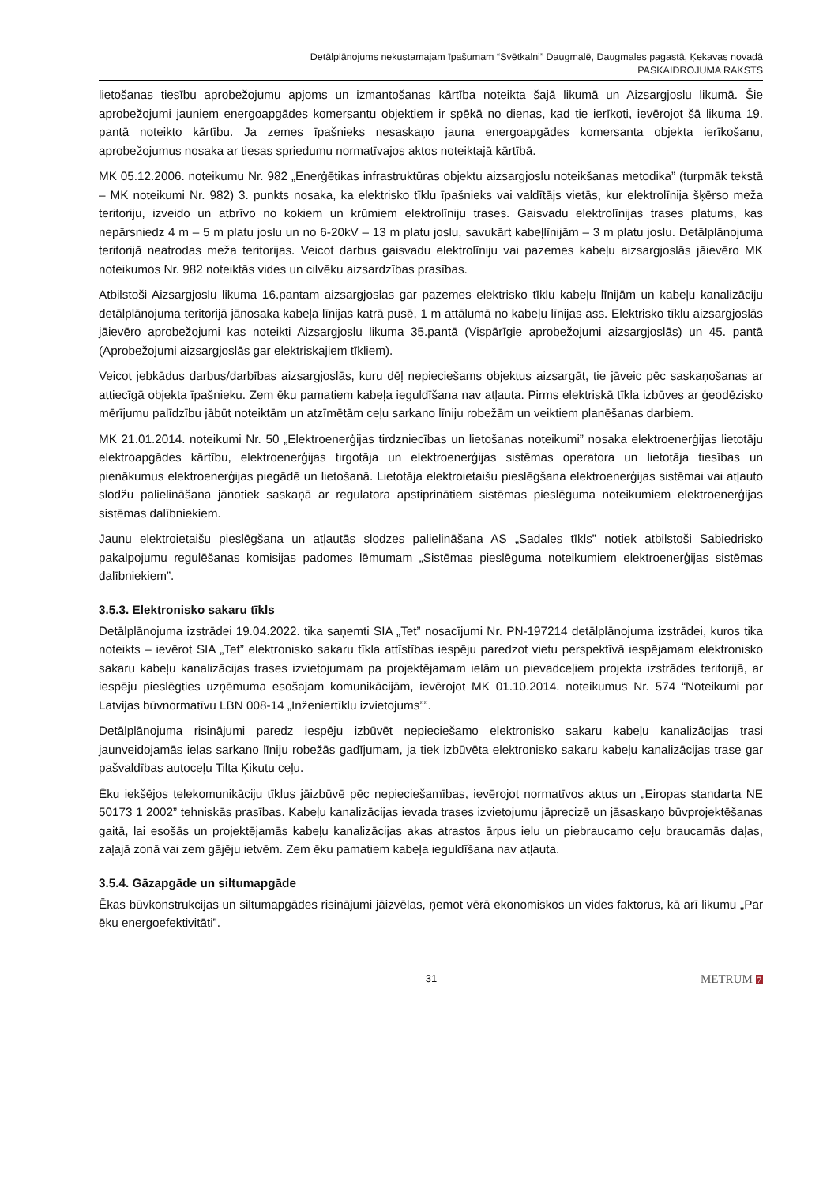Detālplānojums nekustamajam īpašumam “Svētkalni” Daugmalē, Daugmales pagastā, Ķekavas novadā
PASKAIDROJUMA RAKSTS
lietošanas tiesību aprobežojumu apjoms un izmantošanas kārtība noteikta šajā likumā un Aizsargjoslu likumā. Šie aprobežojumi jauniem energoapgādes komersantu objektiem ir spēkā no dienas, kad tie ierīkoti, ievērojot šā likuma 19. pantā noteikto kārtību. Ja zemes īpašnieks nesaskaņo jauna energoapgādes komersanta objekta ierīkošanu, aprobežojumus nosaka ar tiesas spriedumu normatīvajos aktos noteiktajā kārtībā.
MK 05.12.2006. noteikumu Nr. 982 „Enerģētikas infrastruktūras objektu aizsargjoslu noteikšanas metodika” (turpmāk tekstā – MK noteikumi Nr. 982) 3. punkts nosaka, ka elektrisko tīklu īpašnieks vai valdītājs vietās, kur elektrolīnija šķērso meža teritoriju, izveido un atbrīvo no kokiem un krūmiem elektrolīniju trases. Gaisvadu elektrolīnijas trases platums, kas nepārsniedz 4 m – 5 m platu joslu un no 6-20kV – 13 m platu joslu, savukārt kabeļlīnijām – 3 m platu joslu. Detālplānojuma teritorijā neatrodas meža teritorijas. Veicot darbus gaisvadu elektrolīniju vai pazemes kabeļu aizsargjoslās jāievēro MK noteikumos Nr. 982 noteiktās vides un cilvēku aizsardzības prasības.
Atbilstoši Aizsargjoslu likuma 16.pantam aizsargjoslas gar pazemes elektrisko tīklu kabeļu līnijām un kabeļu kanalizāciju detālplānojuma teritorijā jānosaka kabeļa līnijas katrā pusē, 1 m attālumā no kabeļu līnijas ass. Elektrisko tīklu aizsargjoslās jāievēro aprobežojumi kas noteikti Aizsargjoslu likuma 35.pantā (Vispārīgie aprobežojumi aizsargjoslās) un 45. pantā (Aprobežojumi aizsargjoslās gar elektriskajiem tīkliem).
Veicot jebkādus darbus/darbības aizsargjoslās, kuru dēļ nepieciešams objektus aizsargāt, tie jāveic pēc saskaņošanas ar attiecīgā objekta īpašnieku. Zem ēku pamatiem kabeļa ieguldīšana nav atļauta. Pirms elektriskā tīkla izbūves ar ģeodēzisko mērījumu palīdzību jābūt noteiktām un atzīmētām ceļu sarkano līniju robežām un veiktiem planēšanas darbiem.
MK 21.01.2014. noteikumi Nr. 50 „Elektroenerģijas tirdzniecības un lietošanas noteikumi” nosaka elektroenerģijas lietotāju elektroapgādes kārtību, elektroenerģijas tirgotāja un elektroenerģijas sistēmas operatora un lietotāja tiesības un pienākumus elektroenerģijas piegādē un lietošanā. Lietotāja elektroietaišu pieslēgšana elektroenerģijas sistēmai vai atļauto slodžu palielināšana jānotiek saskaņā ar regulatora apstiprinātiem sistēmas pieslēguma noteikumiem elektroenerģijas sistēmas dalībniekiem.
Jaunu elektroietaišu pieslēgšana un atļautās slodzes palielināšana AS „Sadales tīkls” notiek atbilstoši Sabiedrisko pakalpojumu regulēšanas komisijas padomes lēmumam „Sistēmas pieslēguma noteikumiem elektroenerģijas sistēmas dalībniekiem”.
3.5.3. Elektronisko sakaru tīkls
Detālplānojuma izstrādei 19.04.2022. tika saņemti SIA „Tet” nosacījumi Nr. PN-197214 detālplānojuma izstrādei, kuros tika noteikts – ievērot SIA „Tet” elektronisko sakaru tīkla attīstības iespēju paredzot vietu perspektīvā iespējamam elektronisko sakaru kabeļu kanalizācijas trases izvietojumam pa projektējamam ielām un pievadceļiem projekta izstrādes teritorijā, ar iespēju pieslēgties uzņēmuma esošajam komunikācijām, ievērojot MK 01.10.2014. noteikumus Nr. 574 “Noteikumi par Latvijas būvnormatīvu LBN 008-14 „Inženiertīklu izvietojums””.
Detālplānojuma risinājumi paredz iespēju izbūvēt nepieciešamo elektronisko sakaru kabeļu kanalizācijas trasi jaunveidojamās ielas sarkano līniju robežās gadījumam, ja tiek izbūvēta elektronisko sakaru kabeļu kanalizācijas trase gar pašvaldības autoceļu Tilta Ķikutu ceļu.
Ēku iekšējos telekomunikāciju tīklus jāizbūvē pēc nepieciešamības, ievērojot normatīvos aktus un „Eiropas standarta NE 50173 1 2002” tehniskās prasības. Kabeļu kanalizācijas ievada trases izvietojumu jāprecizē un jāsaskaņo būvprojektēšanas gaitā, lai esošās un projektējamās kabeļu kanalizācijas akas atrastos ārpus ielu un piebraucamo ceļu braucamās daļas, zaļajā zonā vai zem gājēju ietvēm. Zem ēku pamatiem kabeļa ieguldīšana nav atļauta.
3.5.4. Gāzapgāde un siltumapgāde
Ēkas būvkonstrukcijas un siltumapgādes risinājumi jāizvēlas, ņemot vērā ekonomiskos un vides faktorus, kā arī likumu „Par ēku energoefektivitāti”.
31 METRUM 7